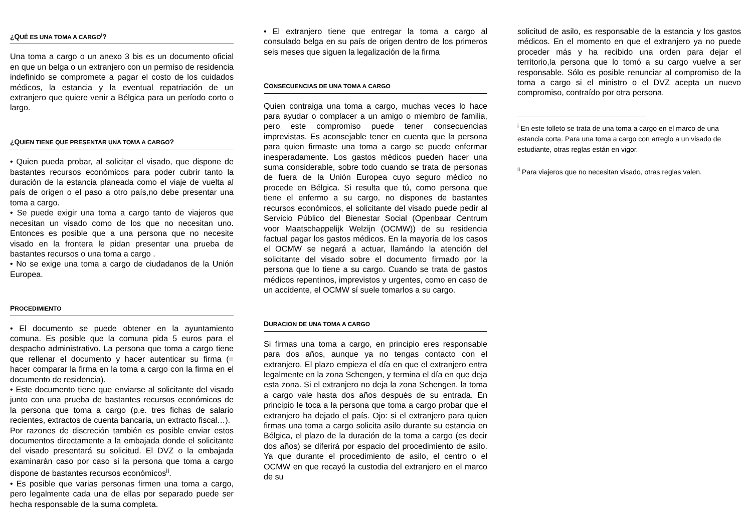¿QUÉ ES UNA TOMA A CARGO<sup>i</sup>?
Una toma a cargo o un anexo 3 bis es un documento oficial en que un belga o un extranjero con un permiso de residencia indefinido se compromete a pagar el costo de los cuidados médicos, la estancia y la eventual repatriación de un extranjero que quiere venir a Bélgica para un período corto o largo.
¿QUIEN TIENE QUE PRESENTAR UNA TOMA A CARGO?
• Quien pueda probar, al solicitar el visado, que dispone de bastantes recursos económicos para poder cubrir tanto la duración de la estancia planeada como el viaje de vuelta al país de origen o el paso a otro país,no debe presentar una toma a cargo.
• Se puede exigir una toma a cargo tanto de viajeros que necesitan un visado como de los que no necesitan uno. Entonces es posible que a una persona que no necesite visado en la frontera le pidan presentar una prueba de bastantes recursos o una toma a cargo .
• No se exige una toma a cargo de ciudadanos de la Unión Europea.
PROCEDIMIENTO
• El documento se puede obtener en la ayuntamiento comuna. Es posible que la comuna pida 5 euros para el despacho administrativo. La persona que toma a cargo tiene que rellenar el documento y hacer autenticar su firma (= hacer comparar la firma en la toma a cargo con la firma en el documento de residencia).
• Este documento tiene que enviarse al solicitante del visado junto con una prueba de bastantes recursos económicos de la persona que toma a cargo (p.e. tres fichas de salario recientes, extractos de cuenta bancaria, un extracto fiscal…).
Por razones de discreción también es posible enviar estos documentos directamente a la embajada donde el solicitante del visado presentará su solicitud. El DVZ o la embajada examinarán caso por caso si la persona que toma a cargo dispone de bastantes recursos económicos<sup>ii</sup>.
• Es posible que varias personas firmen una toma a cargo, pero legalmente cada una de ellas por separado puede ser hecha responsable de la suma completa.
• El extranjero tiene que entregar la toma a cargo al consulado belga en su país de origen dentro de los primeros seis meses que siguen la legalización de la firma
CONSECUENCIAS DE UNA TOMA A CARGO
Quien contraiga una toma a cargo, muchas veces lo hace para ayudar o complacer a un amigo o miembro de familia, pero este compromiso puede tener consecuencias imprevistas. Es aconsejable tener en cuenta que la persona para quien firmaste una toma a cargo se puede enfermar inesperadamente. Los gastos médicos pueden hacer una suma considerable, sobre todo cuando se trata de personas de fuera de la Unión Europea cuyo seguro médico no procede en Bélgica. Si resulta que tú, como persona que tiene el enfermo a su cargo, no dispones de bastantes recursos económicos, el solicitante del visado puede pedir al Servicio Público del Bienestar Social (Openbaar Centrum voor Maatschappelijk Welzijn (OCMW)) de su residencia factual pagar los gastos médicos. En la mayoría de los casos el OCMW se negará a actuar, llamándo la atención del solicitante del visado sobre el documento firmado por la persona que lo tiene a su cargo. Cuando se trata de gastos médicos repentinos, imprevistos y urgentes, como en caso de un accidente, el OCMW sí suele tomarlos a su cargo.
DURACION DE UNA TOMA A CARGO
Si firmas una toma a cargo, en principio eres responsable para dos años, aunque ya no tengas contacto con el extranjero. El plazo empieza el día en que el extranjero entra legalmente en la zona Schengen, y termina el día en que deja esta zona. Si el extranjero no deja la zona Schengen, la toma a cargo vale hasta dos años después de su entrada. En principio le toca a la persona que toma a cargo probar que el extranjero ha dejado el país. Ojo: si el extranjero para quien firmas una toma a cargo solicita asilo durante su estancia en Bélgica, el plazo de la duración de la toma a cargo (es decir dos años) se diferirá por espacio del procedimiento de asilo. Ya que durante el procedimiento de asilo, el centro o el OCMW en que recayó la custodia del extranjero en el marco de su
solicitud de asilo, es responsable de la estancia y los gastos médicos. En el momento en que el extranjero ya no puede proceder más y ha recibido una orden para dejar el territorio,la persona que lo tomó a su cargo vuelve a ser responsable. Sólo es posible renunciar al compromiso de la toma a cargo si el ministro o el DVZ acepta un nuevo compromiso, contraído por otra persona.
<sup>i</sup> En este folleto se trata de una toma a cargo en el marco de una estancia corta. Para una toma a cargo con arreglo a un visado de estudiante, otras reglas están en vigor.
<sup>ii</sup> Para viajeros que no necesitan visado, otras reglas valen.